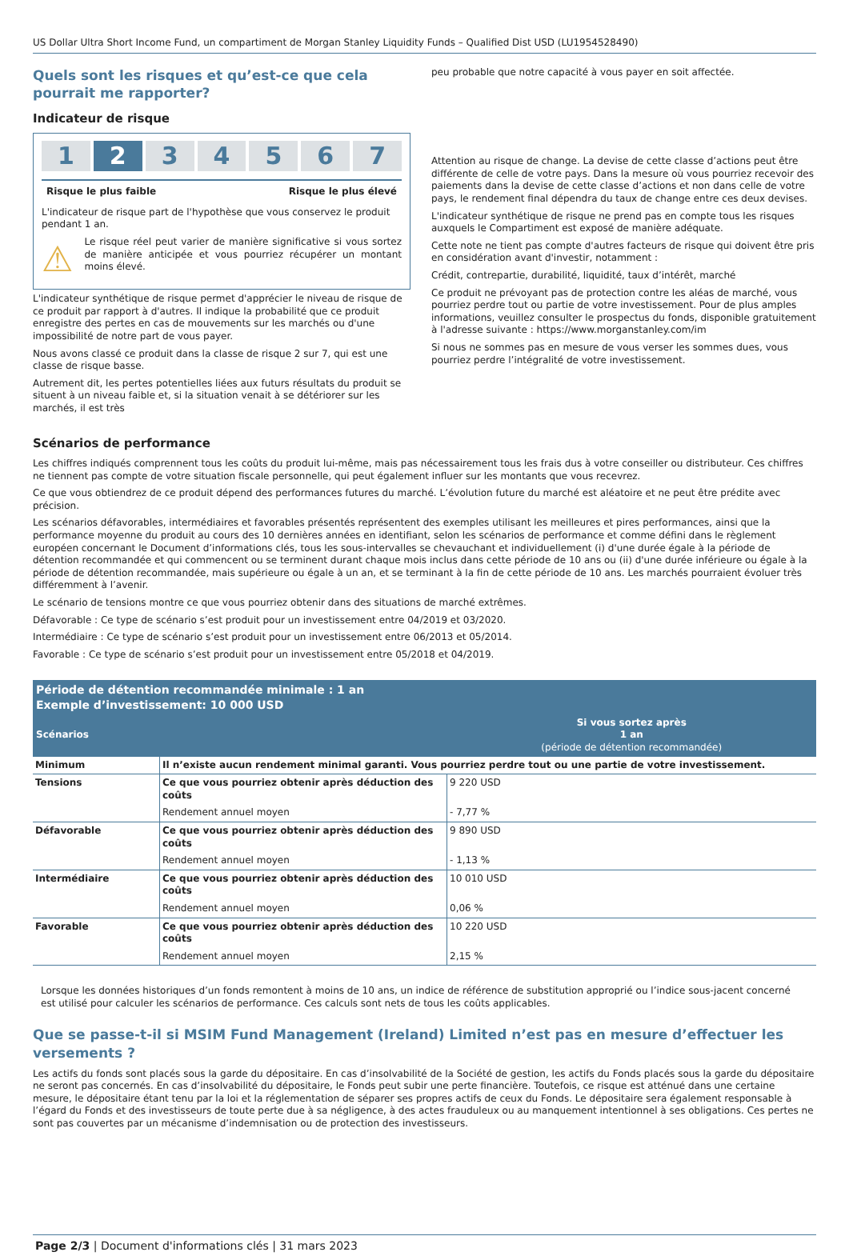US Dollar Ultra Short Income Fund, un compartiment de Morgan Stanley Liquidity Funds – Qualified Dist USD (LU1954528490)
Quels sont les risques et qu’est-ce que cela pourrait me rapporter?
Indicateur de risque
1 2 3 4 5 6 7
Risque le plus faible Risque le plus élevé
L'indicateur de risque part de l'hypothèse que vous conservez le produit pendant 1 an.
⚠
Le risque réel peut varier de manière significative si vous sortez de manière anticipée et vous pourriez récupérer un montant moins élevé.
L'indicateur synthétique de risque permet d'apprécier le niveau de risque de ce produit par rapport à d'autres. Il indique la probabilité que ce produit enregistre des pertes en cas de mouvements sur les marchés ou d'une impossibilité de notre part de vous payer.
Nous avons classé ce produit dans la classe de risque 2 sur 7, qui est une classe de risque basse.
Autrement dit, les pertes potentielles liées aux futurs résultats du produit se situent à un niveau faible et, si la situation venait à se détériorer sur les marchés, il est très
peu probable que notre capacité à vous payer en soit affectée.
Attention au risque de change. La devise de cette classe d’actions peut être différente de celle de votre pays. Dans la mesure où vous pourriez recevoir des paiements dans la devise de cette classe d’actions et non dans celle de votre pays, le rendement final dépendra du taux de change entre ces deux devises.
L'indicateur synthétique de risque ne prend pas en compte tous les risques auxquels le Compartiment est exposé de manière adéquate.
Cette note ne tient pas compte d'autres facteurs de risque qui doivent être pris en considération avant d'investir, notamment :
Crédit, contrepartie, durabilité, liquidité, taux d’intérêt, marché
Ce produit ne prévoyant pas de protection contre les aléas de marché, vous pourriez perdre tout ou partie de votre investissement. Pour de plus amples informations, veuillez consulter le prospectus du fonds, disponible gratuitement à l'adresse suivante : https://www.morganstanley.com/im
Si nous ne sommes pas en mesure de vous verser les sommes dues, vous pourriez perdre l’intégralité de votre investissement.
Scénarios de performance
Les chiffres indiqués comprennent tous les coûts du produit lui-même, mais pas nécessairement tous les frais dus à votre conseiller ou distributeur. Ces chiffres ne tiennent pas compte de votre situation fiscale personnelle, qui peut également influer sur les montants que vous recevrez.
Ce que vous obtiendrez de ce produit dépend des performances futures du marché. L’évolution future du marché est aléatoire et ne peut être prédite avec précision.
Les scénarios défavorables, intermédiaires et favorables présentés représentent des exemples utilisant les meilleures et pires performances, ainsi que la performance moyenne du produit au cours des 10 dernières années en identifiant, selon les scénarios de performance et comme défini dans le règlement européen concernant le Document d’informations clés, tous les sous-intervalles se chevauchant et individuellement (i) d'une durée égale à la période de détention recommandée et qui commencent ou se terminent durant chaque mois inclus dans cette période de 10 ans ou (ii) d'une durée inférieure ou égale à la période de détention recommandée, mais supérieure ou égale à un an, et se terminant à la fin de cette période de 10 ans. Les marchés pourraient évoluer très différemment à l’avenir.
Le scénario de tensions montre ce que vous pourriez obtenir dans des situations de marché extrêmes.
Défavorable : Ce type de scénario s’est produit pour un investissement entre 04/2019 et 03/2020.
Intermédiaire : Ce type de scénario s’est produit pour un investissement entre 06/2013 et 05/2014.
Favorable : Ce type de scénario s’est produit pour un investissement entre 05/2018 et 04/2019.
| Période de détention recommandée minimale : 1 an Exemple d’investissement: 10 000 USD | | |
| --- | --- | --- |
| Scénarios | | Si vous sortez après 1 an (période de détention recommandée) |
| Minimum | Il n’existe aucun rendement minimal garanti. Vous pourriez perdre tout ou une partie de votre investissement. | |
| Tensions | Ce que vous pourriez obtenir après déduction des coûts | 9 220 USD |
| | Rendement annuel moyen | - 7,77 % |
| Défavorable | Ce que vous pourriez obtenir après déduction des coûts | 9 890 USD |
| | Rendement annuel moyen | - 1,13 % |
| Intermédiaire | Ce que vous pourriez obtenir après déduction des coûts | 10 010 USD |
| | Rendement annuel moyen | 0,06 % |
| Favorable | Ce que vous pourriez obtenir après déduction des coûts | 10 220 USD |
| | Rendement annuel moyen | 2,15 % |
Lorsque les données historiques d’un fonds remontent à moins de 10 ans, un indice de référence de substitution approprié ou l’indice sous-jacent concerné est utilisé pour calculer les scénarios de performance. Ces calculs sont nets de tous les coûts applicables.
Que se passe-t-il si MSIM Fund Management (Ireland) Limited n’est pas en mesure d’effectuer les versements ?
Les actifs du fonds sont placés sous la garde du dépositaire. En cas d’insolvabilité de la Société de gestion, les actifs du Fonds placés sous la garde du dépositaire ne seront pas concernés. En cas d’insolvabilité du dépositaire, le Fonds peut subir une perte financière. Toutefois, ce risque est atténué dans une certaine mesure, le dépositaire étant tenu par la loi et la réglementation de séparer ses propres actifs de ceux du Fonds. Le dépositaire sera également responsable à l’égard du Fonds et des investisseurs de toute perte due à sa négligence, à des actes frauduleux ou au manquement intentionnel à ses obligations. Ces pertes ne sont pas couvertes par un mécanisme d’indemnisation ou de protection des investisseurs.
Page 2/3 | Document d'informations clés | 31 mars 2023